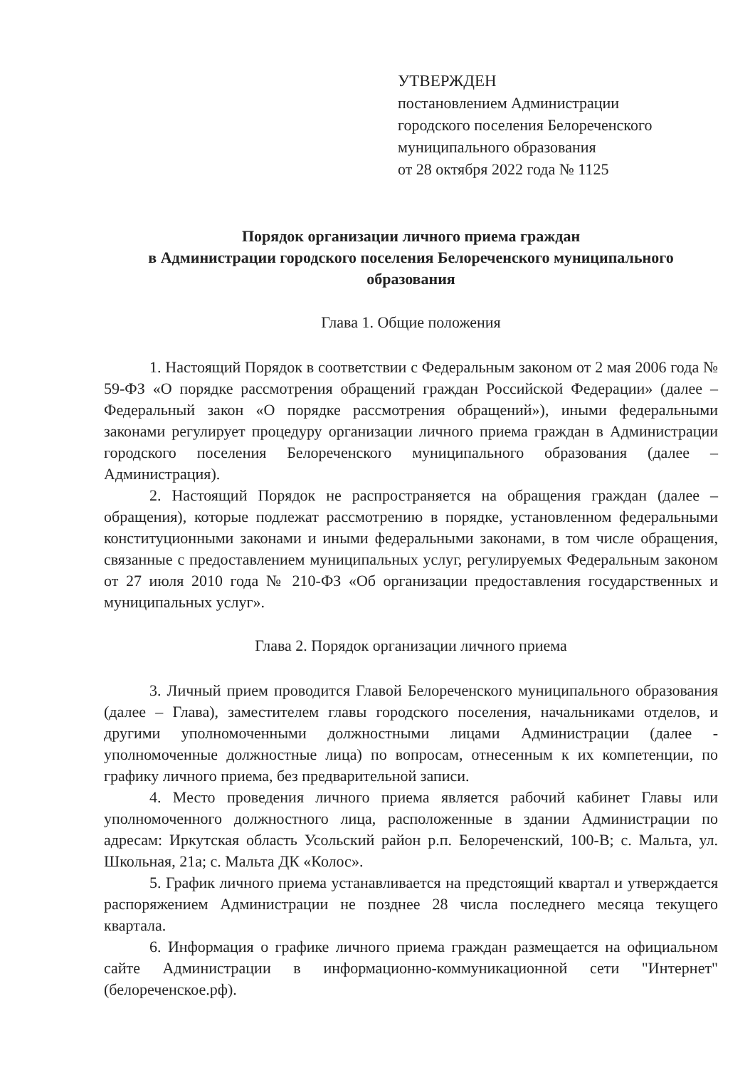УТВЕРЖДЕН
постановлением Администрации
городского поселения Белореченского
муниципального образования
от 28 октября 2022 года № 1125
Порядок организации личного приема граждан
в Администрации городского поселения Белореченского муниципального образования
Глава 1. Общие положения
1. Настоящий Порядок в соответствии с Федеральным законом от 2 мая 2006 года № 59-ФЗ «О порядке рассмотрения обращений граждан Российской Федерации» (далее – Федеральный закон «О порядке рассмотрения обращений»), иными федеральными законами регулирует процедуру организации личного приема граждан в Администрации городского поселения Белореченского муниципального образования (далее – Администрация).
2. Настоящий Порядок не распространяется на обращения граждан (далее – обращения), которые подлежат рассмотрению в порядке, установленном федеральными конституционными законами и иными федеральными законами, в том числе обращения, связанные с предоставлением муниципальных услуг, регулируемых Федеральным законом от 27 июля 2010 года № 210-ФЗ «Об организации предоставления государственных и муниципальных услуг».
Глава 2. Порядок организации личного приема
3. Личный прием проводится Главой Белореченского муниципального образования (далее – Глава), заместителем главы городского поселения, начальниками отделов, и другими уполномоченными должностными лицами Администрации (далее - уполномоченные должностные лица) по вопросам, отнесенным к их компетенции, по графику личного приема, без предварительной записи.
4. Место проведения личного приема является рабочий кабинет Главы или уполномоченного должностного лица, расположенные в здании Администрации по адресам: Иркутская область Усольский район р.п. Белореченский, 100-В; с. Мальта, ул. Школьная, 21а; с. Мальта ДК «Колос».
5. График личного приема устанавливается на предстоящий квартал и утверждается распоряжением Администрации не позднее 28 числа последнего месяца текущего квартала.
6. Информация о графике личного приема граждан размещается на официальном сайте Администрации в информационно-коммуникационной сети "Интернет" (белореченское.рф).